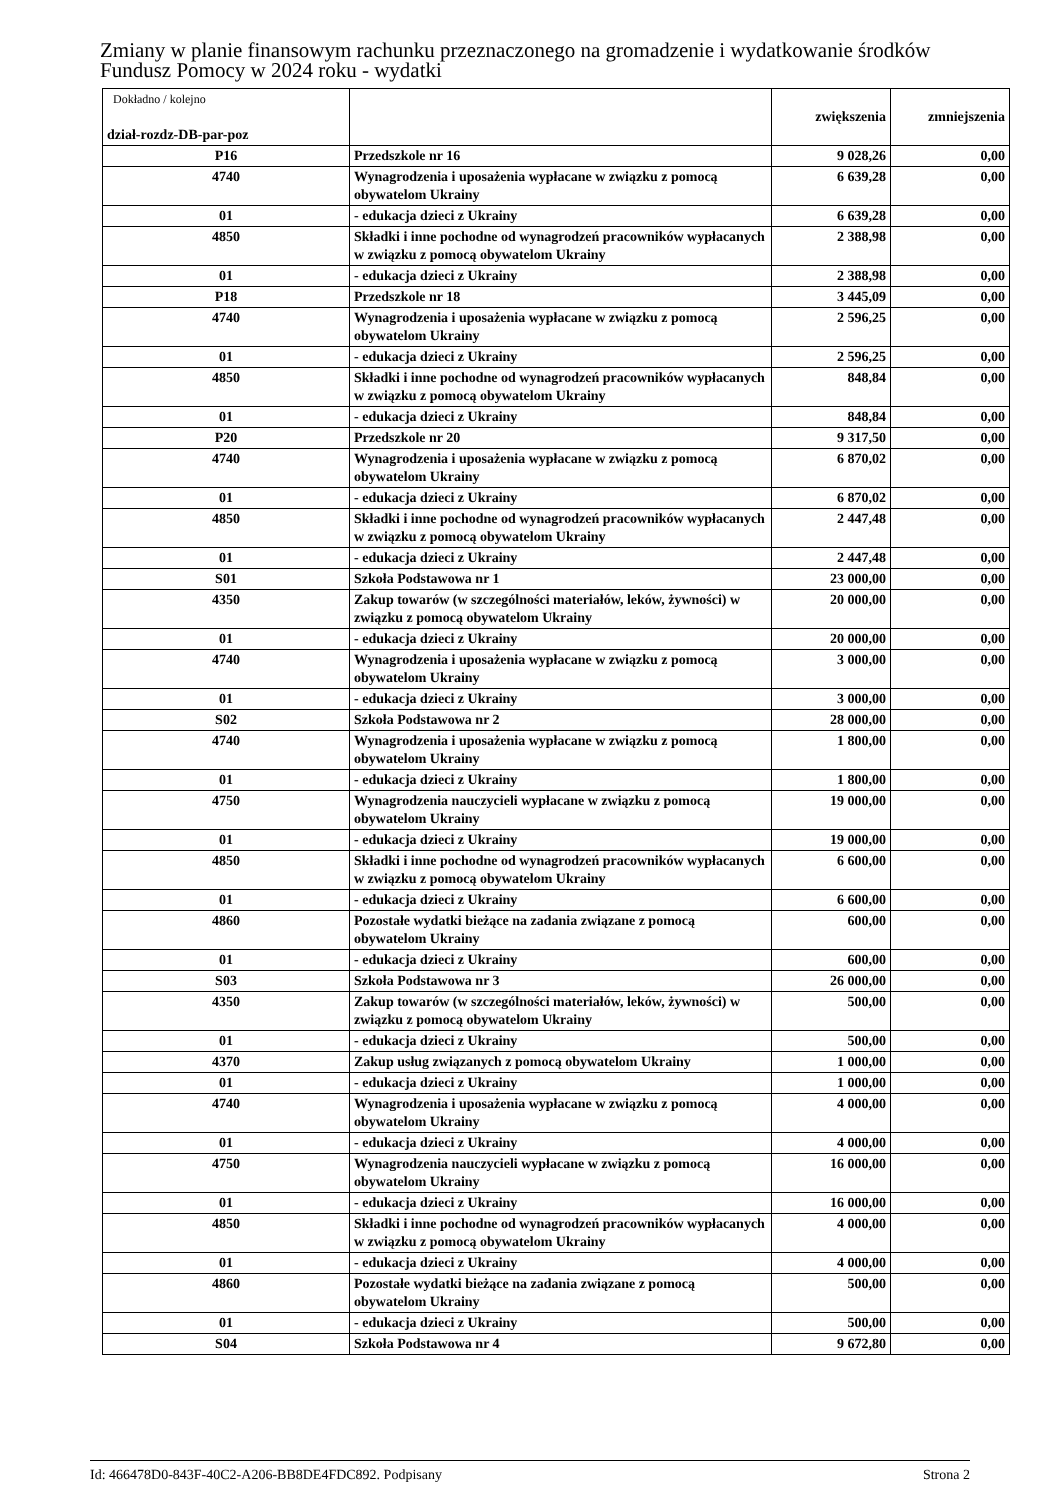Zmiany w planie finansowym rachunku przeznaczonego na gromadzenie i wydatkowanie środków
Fundusz Pomocy w 2024 roku - wydatki
| Dokładno / kolejno dział-rozdz-DB-par-poz | | zwiększenia | zmniejszenia |
| --- | --- | --- | --- |
| P16 | Przedszkole nr 16 | 9 028,26 | 0,00 |
| 4740 | Wynagrodzenia i uposażenia wypłacane w związku z pomocą obywatelom Ukrainy | 6 639,28 | 0,00 |
| 01 | - edukacja dzieci z Ukrainy | 6 639,28 | 0,00 |
| 4850 | Składki i inne pochodne od wynagrodzeń pracowników wypłacanych w związku z pomocą obywatelom Ukrainy | 2 388,98 | 0,00 |
| 01 | - edukacja dzieci z Ukrainy | 2 388,98 | 0,00 |
| P18 | Przedszkole nr 18 | 3 445,09 | 0,00 |
| 4740 | Wynagrodzenia i uposażenia wypłacane w związku z pomocą obywatelom Ukrainy | 2 596,25 | 0,00 |
| 01 | - edukacja dzieci z Ukrainy | 2 596,25 | 0,00 |
| 4850 | Składki i inne pochodne od wynagrodzeń pracowników wypłacanych w związku z pomocą obywatelom Ukrainy | 848,84 | 0,00 |
| 01 | - edukacja dzieci z Ukrainy | 848,84 | 0,00 |
| P20 | Przedszkole nr 20 | 9 317,50 | 0,00 |
| 4740 | Wynagrodzenia i uposażenia wypłacane w związku z pomocą obywatelom Ukrainy | 6 870,02 | 0,00 |
| 01 | - edukacja dzieci z Ukrainy | 6 870,02 | 0,00 |
| 4850 | Składki i inne pochodne od wynagrodzeń pracowników wypłacanych w związku z pomocą obywatelom Ukrainy | 2 447,48 | 0,00 |
| 01 | - edukacja dzieci z Ukrainy | 2 447,48 | 0,00 |
| S01 | Szkoła Podstawowa nr 1 | 23 000,00 | 0,00 |
| 4350 | Zakup towarów (w szczególności materiałów, leków, żywności) w związku z pomocą obywatelom Ukrainy | 20 000,00 | 0,00 |
| 01 | - edukacja dzieci z Ukrainy | 20 000,00 | 0,00 |
| 4740 | Wynagrodzenia i uposażenia wypłacane w związku z pomocą obywatelom Ukrainy | 3 000,00 | 0,00 |
| 01 | - edukacja dzieci z Ukrainy | 3 000,00 | 0,00 |
| S02 | Szkoła Podstawowa nr 2 | 28 000,00 | 0,00 |
| 4740 | Wynagrodzenia i uposażenia wypłacane w związku z pomocą obywatelom Ukrainy | 1 800,00 | 0,00 |
| 01 | - edukacja dzieci z Ukrainy | 1 800,00 | 0,00 |
| 4750 | Wynagrodzenia nauczycieli wypłacane w związku z pomocą obywatelom Ukrainy | 19 000,00 | 0,00 |
| 01 | - edukacja dzieci z Ukrainy | 19 000,00 | 0,00 |
| 4850 | Składki i inne pochodne od wynagrodzeń pracowników wypłacanych w związku z pomocą obywatelom Ukrainy | 6 600,00 | 0,00 |
| 01 | - edukacja dzieci z Ukrainy | 6 600,00 | 0,00 |
| 4860 | Pozostałe wydatki bieżące na zadania związane z pomocą obywatelom Ukrainy | 600,00 | 0,00 |
| 01 | - edukacja dzieci z Ukrainy | 600,00 | 0,00 |
| S03 | Szkoła Podstawowa nr 3 | 26 000,00 | 0,00 |
| 4350 | Zakup towarów (w szczególności materiałów, leków, żywności) w związku z pomocą obywatelom Ukrainy | 500,00 | 0,00 |
| 01 | - edukacja dzieci z Ukrainy | 500,00 | 0,00 |
| 4370 | Zakup usług związanych z pomocą obywatelom Ukrainy | 1 000,00 | 0,00 |
| 01 | - edukacja dzieci z Ukrainy | 1 000,00 | 0,00 |
| 4740 | Wynagrodzenia i uposażenia wypłacane w związku z pomocą obywatelom Ukrainy | 4 000,00 | 0,00 |
| 01 | - edukacja dzieci z Ukrainy | 4 000,00 | 0,00 |
| 4750 | Wynagrodzenia nauczycieli wypłacane w związku z pomocą obywatelom Ukrainy | 16 000,00 | 0,00 |
| 01 | - edukacja dzieci z Ukrainy | 16 000,00 | 0,00 |
| 4850 | Składki i inne pochodne od wynagrodzeń pracowników wypłacanych w związku z pomocą obywatelom Ukrainy | 4 000,00 | 0,00 |
| 01 | - edukacja dzieci z Ukrainy | 4 000,00 | 0,00 |
| 4860 | Pozostałe wydatki bieżące na zadania związane z pomocą obywatelom Ukrainy | 500,00 | 0,00 |
| 01 | - edukacja dzieci z Ukrainy | 500,00 | 0,00 |
| S04 | Szkoła Podstawowa nr 4 | 9 672,80 | 0,00 |
Id: 466478D0-843F-40C2-A206-BB8DE4FDC892. Podpisany Strona 2